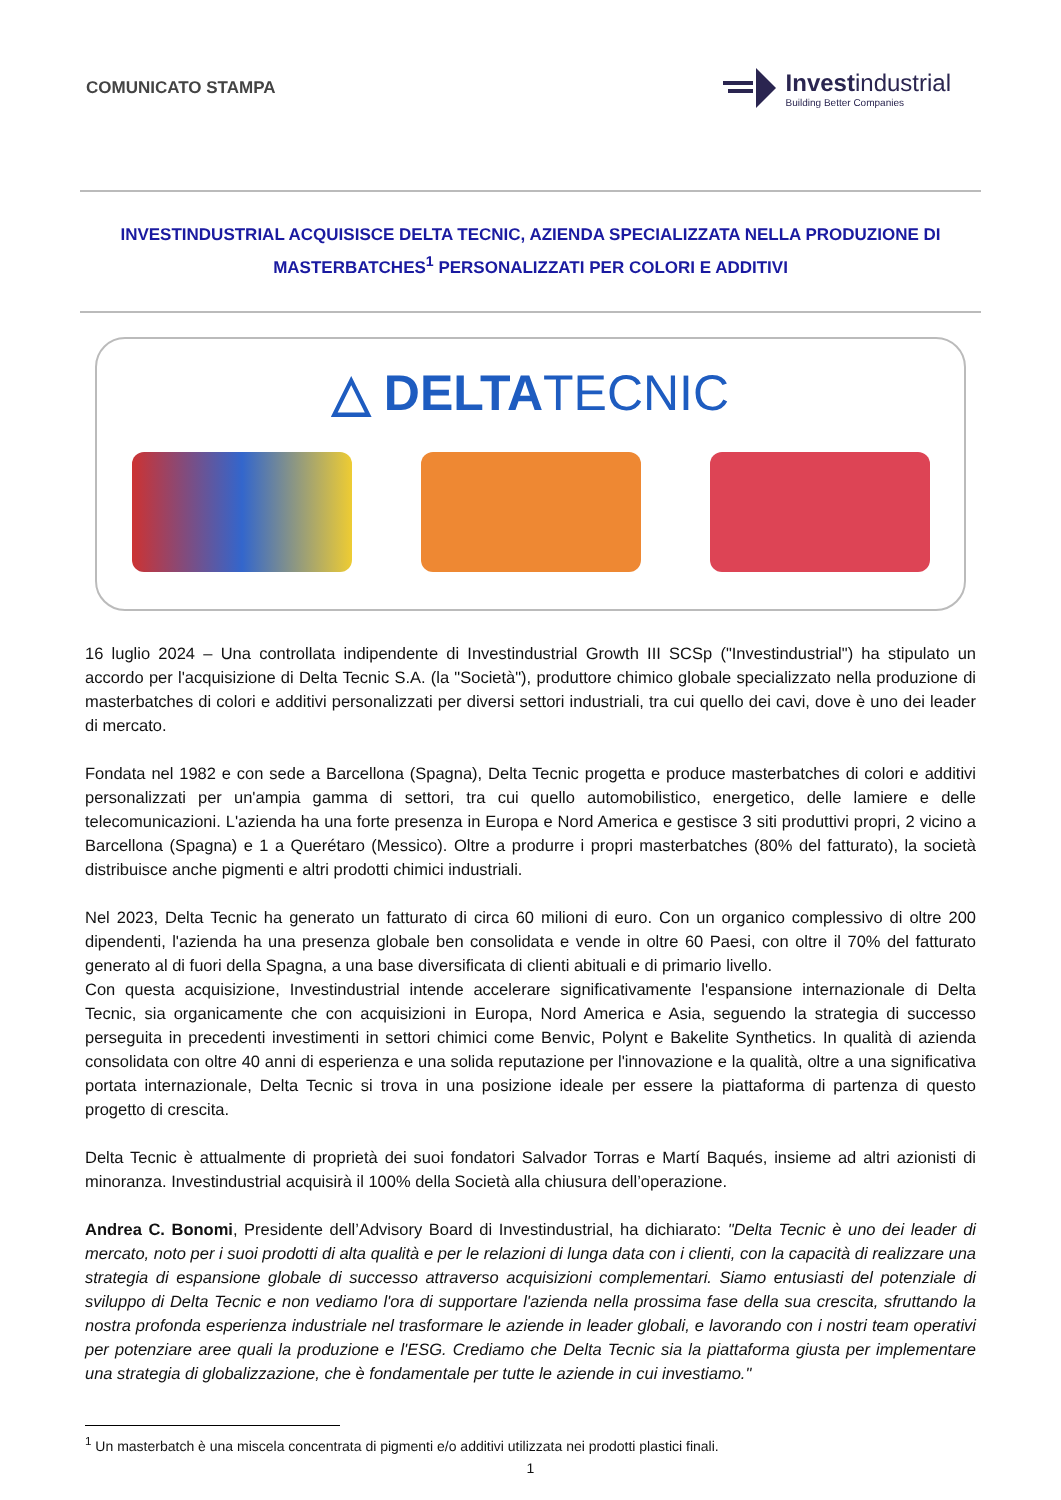COMUNICATO STAMPA
Investindustrial
Building Better Companies
INVESTINDUSTRIAL ACQUISISCE DELTA TECNIC, AZIENDA SPECIALIZZATA NELLA PRODUZIONE DI MASTERBATCHES<sup>1</sup> PERSONALIZZATI PER COLORI E ADDITIVI
△ DELTATECNIC
16 luglio 2024 – Una controllata indipendente di Investindustrial Growth III SCSp ("Investindustrial") ha stipulato un accordo per l'acquisizione di Delta Tecnic S.A. (la "Società"), produttore chimico globale specializzato nella produzione di masterbatches di colori e additivi personalizzati per diversi settori industriali, tra cui quello dei cavi, dove è uno dei leader di mercato.
Fondata nel 1982 e con sede a Barcellona (Spagna), Delta Tecnic progetta e produce masterbatches di colori e additivi personalizzati per un'ampia gamma di settori, tra cui quello automobilistico, energetico, delle lamiere e delle telecomunicazioni. L'azienda ha una forte presenza in Europa e Nord America e gestisce 3 siti produttivi propri, 2 vicino a Barcellona (Spagna) e 1 a Querétaro (Messico). Oltre a produrre i propri masterbatches (80% del fatturato), la società distribuisce anche pigmenti e altri prodotti chimici industriali.
Nel 2023, Delta Tecnic ha generato un fatturato di circa 60 milioni di euro. Con un organico complessivo di oltre 200 dipendenti, l'azienda ha una presenza globale ben consolidata e vende in oltre 60 Paesi, con oltre il 70% del fatturato generato al di fuori della Spagna, a una base diversificata di clienti abituali e di primario livello.
Con questa acquisizione, Investindustrial intende accelerare significativamente l'espansione internazionale di Delta Tecnic, sia organicamente che con acquisizioni in Europa, Nord America e Asia, seguendo la strategia di successo perseguita in precedenti investimenti in settori chimici come Benvic, Polynt e Bakelite Synthetics. In qualità di azienda consolidata con oltre 40 anni di esperienza e una solida reputazione per l'innovazione e la qualità, oltre a una significativa portata internazionale, Delta Tecnic si trova in una posizione ideale per essere la piattaforma di partenza di questo progetto di crescita.
Delta Tecnic è attualmente di proprietà dei suoi fondatori Salvador Torras e Martí Baqués, insieme ad altri azionisti di minoranza. Investindustrial acquisirà il 100% della Società alla chiusura dell’operazione.
Andrea C. Bonomi, Presidente dell’Advisory Board di Investindustrial, ha dichiarato: "Delta Tecnic è uno dei leader di mercato, noto per i suoi prodotti di alta qualità e per le relazioni di lunga data con i clienti, con la capacità di realizzare una strategia di espansione globale di successo attraverso acquisizioni complementari. Siamo entusiasti del potenziale di sviluppo di Delta Tecnic e non vediamo l'ora di supportare l'azienda nella prossima fase della sua crescita, sfruttando la nostra profonda esperienza industriale nel trasformare le aziende in leader globali, e lavorando con i nostri team operativi per potenziare aree quali la produzione e l'ESG. Crediamo che Delta Tecnic sia la piattaforma giusta per implementare una strategia di globalizzazione, che è fondamentale per tutte le aziende in cui investiamo."
<sup>1</sup> Un masterbatch è una miscela concentrata di pigmenti e/o additivi utilizzata nei prodotti plastici finali.
1